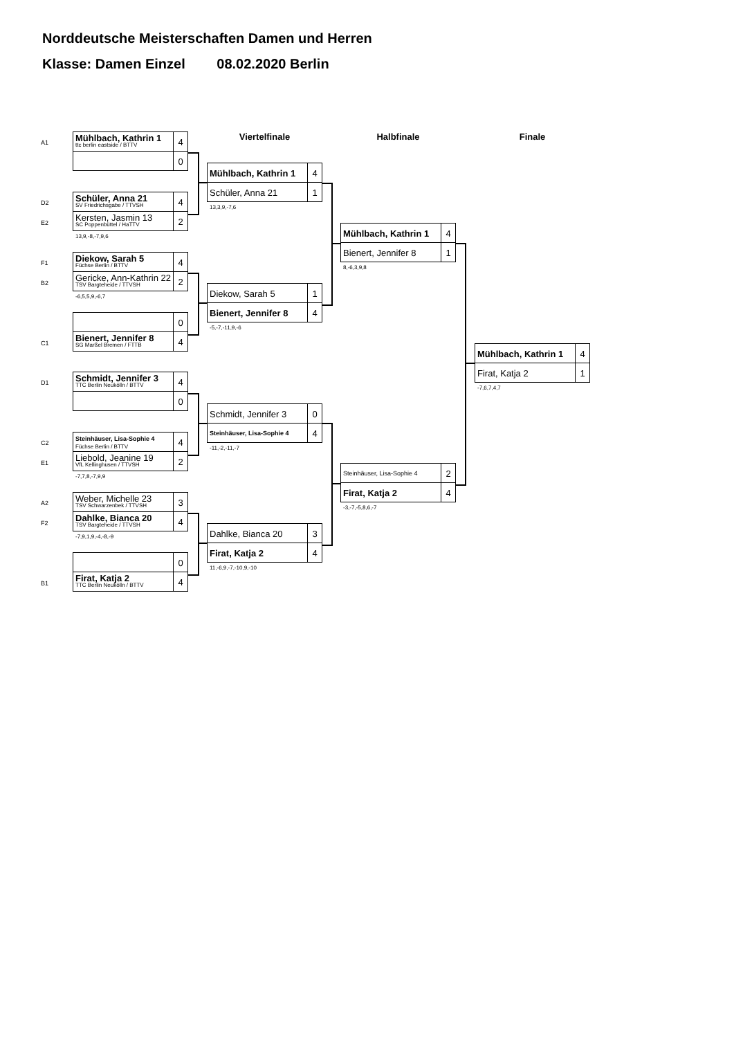Norddeutsche Meisterschaften Damen und Herren
Klasse: Damen Einzel 08.02.2020 Berlin
A1
Mühlbach, Kathrin 1
ttc berlin eastside / BTTV
4
0
D2
E2
Schüler, Anna 21
SV Friedrichsgabe / TTVSH
4
Kersten, Jasmin 13
SC Poppenbüttel / HaTTV
2
13,9,-8,-7,9,6
F1
B2
Diekow, Sarah 5
Füchse Berlin / BTTV
4
Gericke, Ann-Kathrin 22
TSV Bargteheide / TTVSH
2
-6,5,5,9,-6,7
C1
0
Bienert, Jennifer 8
SG Marßel Bremen / FTTB
4
D1
Schmidt, Jennifer 3
TTC Berlin Neukölln / BTTV
4
0
C2
E1
Steinhäuser, Lisa-Sophie 4
Füchse Berlin / BTTV
4
Liebold, Jeanine 19
VfL Kellinghusen / TTVSH
2
-7,7,8,-7,9,9
A2
F2
Weber, Michelle 23
TSV Schwarzenbek / TTVSH
3
Dahlke, Bianca 20
TSV Bargteheide / TTVSH
4
-7,9,1,9,-4,-8,-9
B1
0
Firat, Katja 2
TTC Berlin Neukölln / BTTV
4
Viertelfinale
Mühlbach, Kathrin 1 4
Schüler, Anna 21 1
13,3,9,-7,6
Diekow, Sarah 5 1
Bienert, Jennifer 8 4
-5,-7,-11,9,-6
Schmidt, Jennifer 3 0
Steinhäuser, Lisa-Sophie 4
4
-11,-2,-11,-7
Dahlke, Bianca 20 3
Firat, Katja 2 4
11,-6,9,-7,-10,9,-10
Halbfinale
Mühlbach, Kathrin 1 4
Bienert, Jennifer 8 1
8,-6,3,9,8
Steinhäuser, Lisa-Sophie 4
2
Firat, Katja 2 4
-3,-7,-5,8,6,-7
Finale
Mühlbach, Kathrin 1 4
Firat, Katja 2 1
-7,6,7,4,7